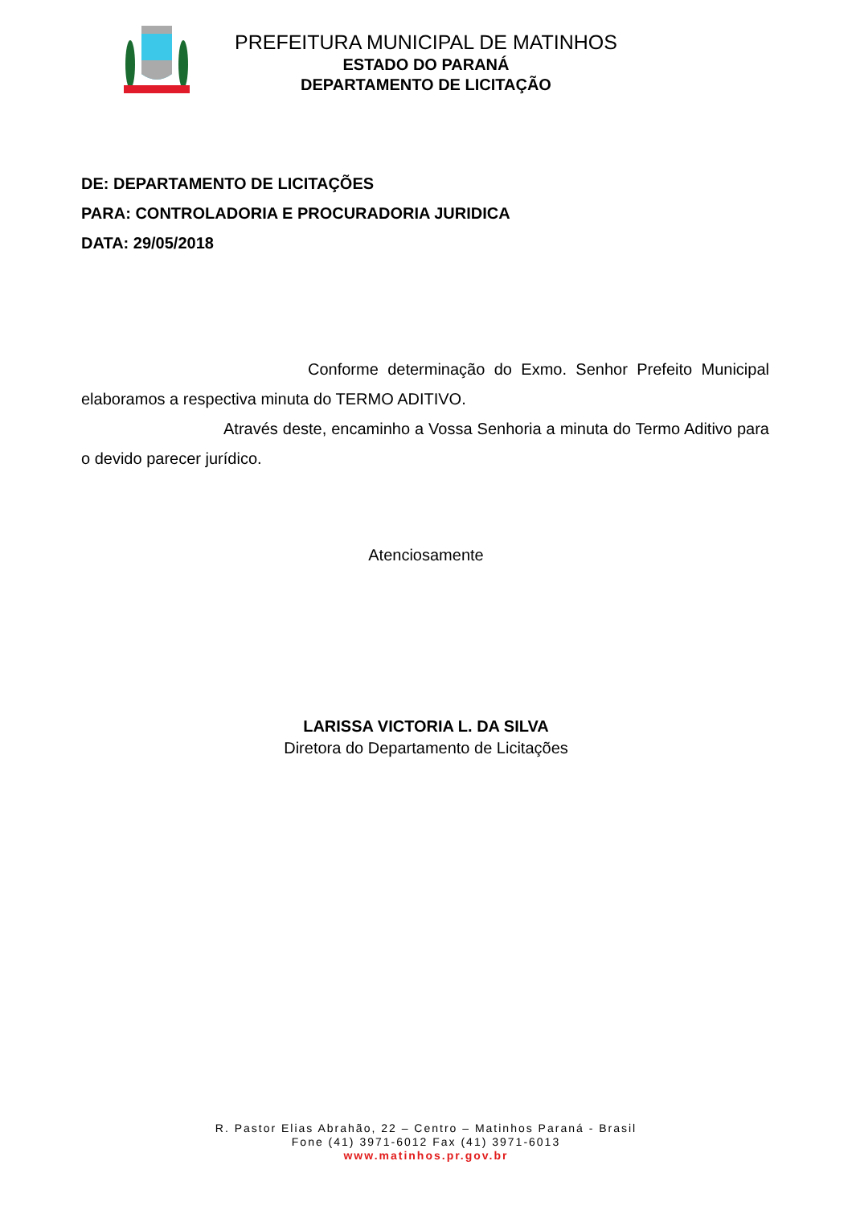PREFEITURA MUNICIPAL DE MATINHOS
ESTADO DO PARANÁ
DEPARTAMENTO DE LICITAÇÃO
DE: DEPARTAMENTO DE LICITAÇÕES
PARA: CONTROLADORIA E PROCURADORIA JURIDICA
DATA: 29/05/2018
Conforme determinação do Exmo. Senhor Prefeito Municipal elaboramos a respectiva minuta do TERMO ADITIVO.
Através deste, encaminho a Vossa Senhoria a minuta do Termo Aditivo para o devido parecer jurídico.
Atenciosamente
LARISSA VICTORIA L. DA SILVA
Diretora do Departamento de Licitações
R. Pastor Elias Abrahão, 22 – Centro – Matinhos Paraná - Brasil
Fone (41) 3971-6012 Fax (41) 3971-6013
www.matinhos.pr.gov.br